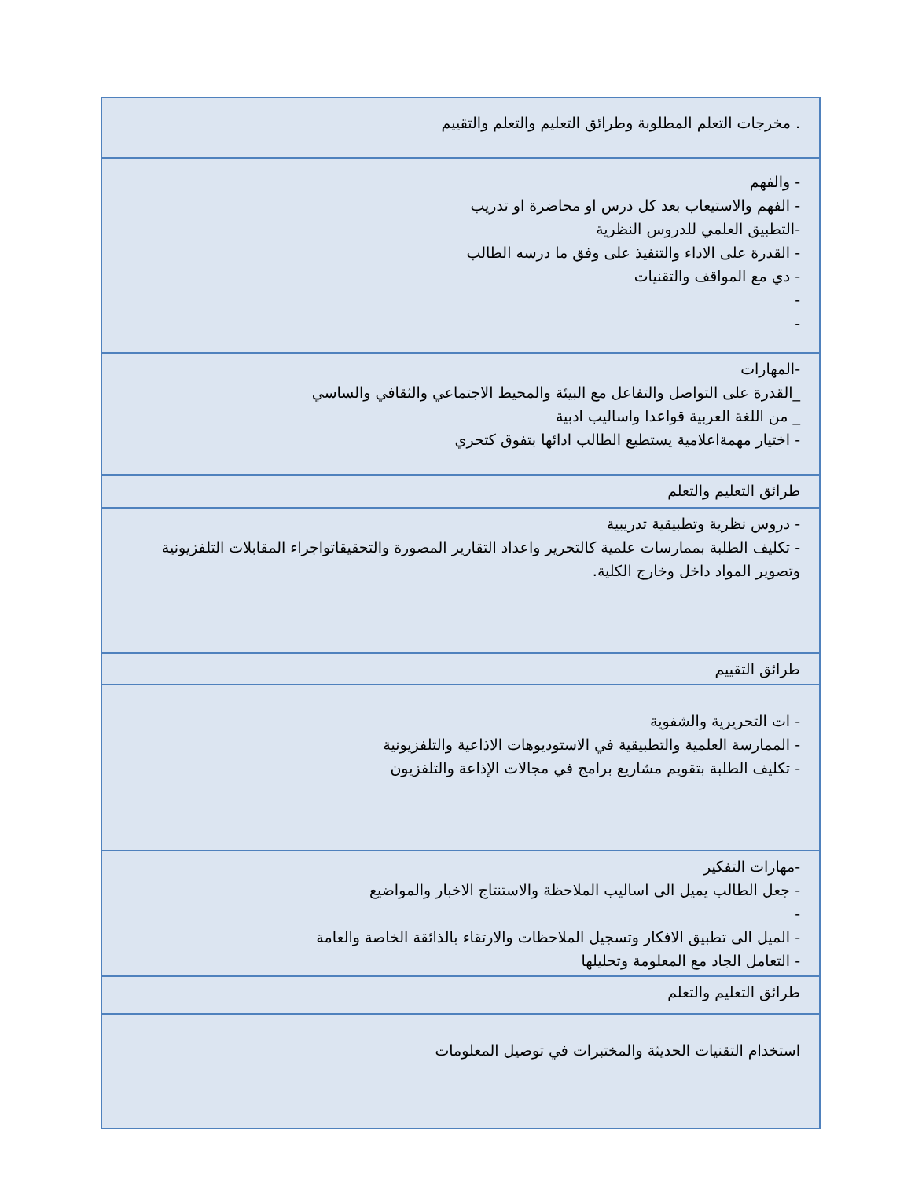| . مخرجات التعلم المطلوبة وطرائق التعليم والتعلم والتقييم |
| - والفهم - الفهم والاستيعاب بعد كل درس او محاضرة او تدريب -التطبيق العلمي للدروس النظرية - القدرة على الاداء والتنفيذ على وفق ما درسه الطالب - دي مع المواقف والتقنيات - - |
| -المهارات _القدرة على التواصل والتفاعل مع البيئة والمحيط الاجتماعي والثقافي والساسي _ من اللغة العربية قواعدا واساليب ادبية - اختيار مهمةاعلامية يستطيع الطالب ادائها بتفوق كتحري |
| طرائق التعليم والتعلم |
| - دروس نظرية وتطبيقية تدريبية - تكليف الطلبة بممارسات علمية كالتحرير واعداد التقارير المصورة والتحقيقاتواجراء المقابلات التلفزيونية وتصوير المواد داخل وخارج الكلية. |
| طرائق التقييم |
| - ات التحريرية والشفوية - الممارسة العلمية والتطبيقية في الاستوديوهات الاذاعية والتلفزيونية - تكليف الطلبة بتقويم مشاريع برامج في مجالات الإذاعة والتلفزيون |
| -مهارات التفكير - جعل الطالب يميل الى اساليب الملاحظة والاستنتاج الاخبار والمواضيع - - الميل الى تطبيق الافكار وتسجيل الملاحظات والارتقاء بالذائقة الخاصة والعامة - التعامل الجاد مع المعلومة وتحليلها |
| طرائق التعليم والتعلم |
| استخدام التقنيات الحديثة والمختبرات في توصيل المعلومات |